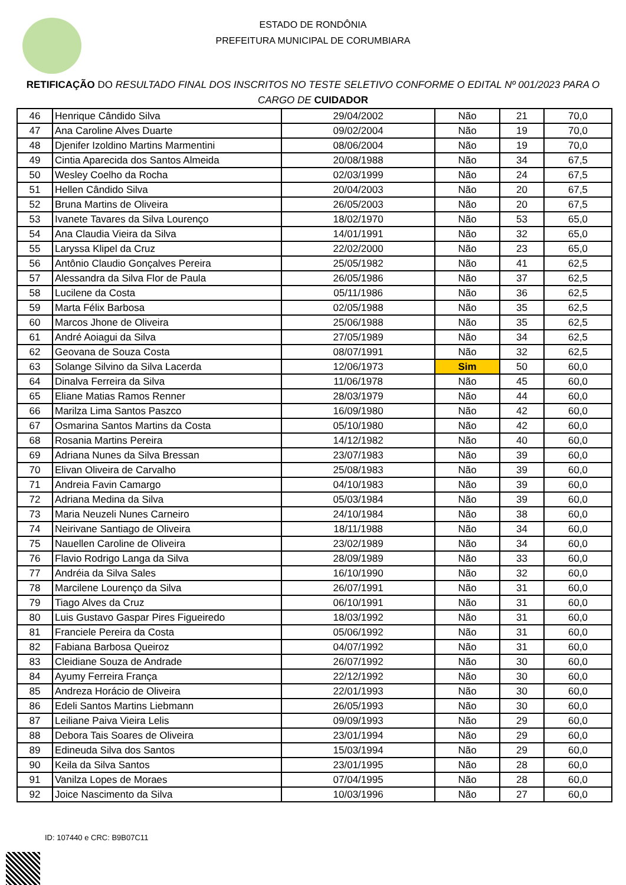ESTADO DE RONDÔNIA
PREFEITURA MUNICIPAL DE CORUMBIARA
RETIFICAÇÃO DO RESULTADO FINAL DOS INSCRITOS NO TESTE SELETIVO CONFORME O EDITAL Nº 001/2023 PARA O CARGO DE CUIDADOR
| 46 | Henrique Cândido Silva | 29/04/2002 | Não | 21 | 70,0 |
| 47 | Ana Caroline Alves Duarte | 09/02/2004 | Não | 19 | 70,0 |
| 48 | Djenifer Izoldino Martins Marmentini | 08/06/2004 | Não | 19 | 70,0 |
| 49 | Cintia Aparecida dos Santos Almeida | 20/08/1988 | Não | 34 | 67,5 |
| 50 | Wesley Coelho da Rocha | 02/03/1999 | Não | 24 | 67,5 |
| 51 | Hellen Cândido Silva | 20/04/2003 | Não | 20 | 67,5 |
| 52 | Bruna Martins de Oliveira | 26/05/2003 | Não | 20 | 67,5 |
| 53 | Ivanete Tavares da Silva Lourenço | 18/02/1970 | Não | 53 | 65,0 |
| 54 | Ana Claudia Vieira da Silva | 14/01/1991 | Não | 32 | 65,0 |
| 55 | Laryssa Klipel da Cruz | 22/02/2000 | Não | 23 | 65,0 |
| 56 | Antônio Claudio Gonçalves Pereira | 25/05/1982 | Não | 41 | 62,5 |
| 57 | Alessandra da Silva Flor de Paula | 26/05/1986 | Não | 37 | 62,5 |
| 58 | Lucilene da Costa | 05/11/1986 | Não | 36 | 62,5 |
| 59 | Marta Félix Barbosa | 02/05/1988 | Não | 35 | 62,5 |
| 60 | Marcos Jhone de Oliveira | 25/06/1988 | Não | 35 | 62,5 |
| 61 | André Aoiagui da Silva | 27/05/1989 | Não | 34 | 62,5 |
| 62 | Geovana de Souza Costa | 08/07/1991 | Não | 32 | 62,5 |
| 63 | Solange Silvino da Silva Lacerda | 12/06/1973 | Sim | 50 | 60,0 |
| 64 | Dinalva Ferreira da Silva | 11/06/1978 | Não | 45 | 60,0 |
| 65 | Eliane Matias Ramos Renner | 28/03/1979 | Não | 44 | 60,0 |
| 66 | Marilza Lima Santos Paszco | 16/09/1980 | Não | 42 | 60,0 |
| 67 | Osmarina Santos Martins da Costa | 05/10/1980 | Não | 42 | 60,0 |
| 68 | Rosania Martins Pereira | 14/12/1982 | Não | 40 | 60,0 |
| 69 | Adriana Nunes da Silva Bressan | 23/07/1983 | Não | 39 | 60,0 |
| 70 | Elivan Oliveira de Carvalho | 25/08/1983 | Não | 39 | 60,0 |
| 71 | Andreia Favin Camargo | 04/10/1983 | Não | 39 | 60,0 |
| 72 | Adriana Medina da Silva | 05/03/1984 | Não | 39 | 60,0 |
| 73 | Maria Neuzeli Nunes Carneiro | 24/10/1984 | Não | 38 | 60,0 |
| 74 | Neirivane Santiago de Oliveira | 18/11/1988 | Não | 34 | 60,0 |
| 75 | Nauellen Caroline de Oliveira | 23/02/1989 | Não | 34 | 60,0 |
| 76 | Flavio Rodrigo Langa da Silva | 28/09/1989 | Não | 33 | 60,0 |
| 77 | Andréia da Silva Sales | 16/10/1990 | Não | 32 | 60,0 |
| 78 | Marcilene Lourenço da Silva | 26/07/1991 | Não | 31 | 60,0 |
| 79 | Tiago Alves da Cruz | 06/10/1991 | Não | 31 | 60,0 |
| 80 | Luis Gustavo Gaspar Pires Figueiredo | 18/03/1992 | Não | 31 | 60,0 |
| 81 | Franciele Pereira da Costa | 05/06/1992 | Não | 31 | 60,0 |
| 82 | Fabiana Barbosa Queiroz | 04/07/1992 | Não | 31 | 60,0 |
| 83 | Cleidiane Souza de Andrade | 26/07/1992 | Não | 30 | 60,0 |
| 84 | Ayumy Ferreira França | 22/12/1992 | Não | 30 | 60,0 |
| 85 | Andreza Horácio de Oliveira | 22/01/1993 | Não | 30 | 60,0 |
| 86 | Edeli Santos Martins Liebmann | 26/05/1993 | Não | 30 | 60,0 |
| 87 | Leiliane Paiva Vieira Lelis | 09/09/1993 | Não | 29 | 60,0 |
| 88 | Debora Tais Soares de Oliveira | 23/01/1994 | Não | 29 | 60,0 |
| 89 | Edineuda Silva dos Santos | 15/03/1994 | Não | 29 | 60,0 |
| 90 | Keila da Silva Santos | 23/01/1995 | Não | 28 | 60,0 |
| 91 | Vanilza Lopes de Moraes | 07/04/1995 | Não | 28 | 60,0 |
| 92 | Joice Nascimento da Silva | 10/03/1996 | Não | 27 | 60,0 |
ID: 107440 e CRC: B9B07C11